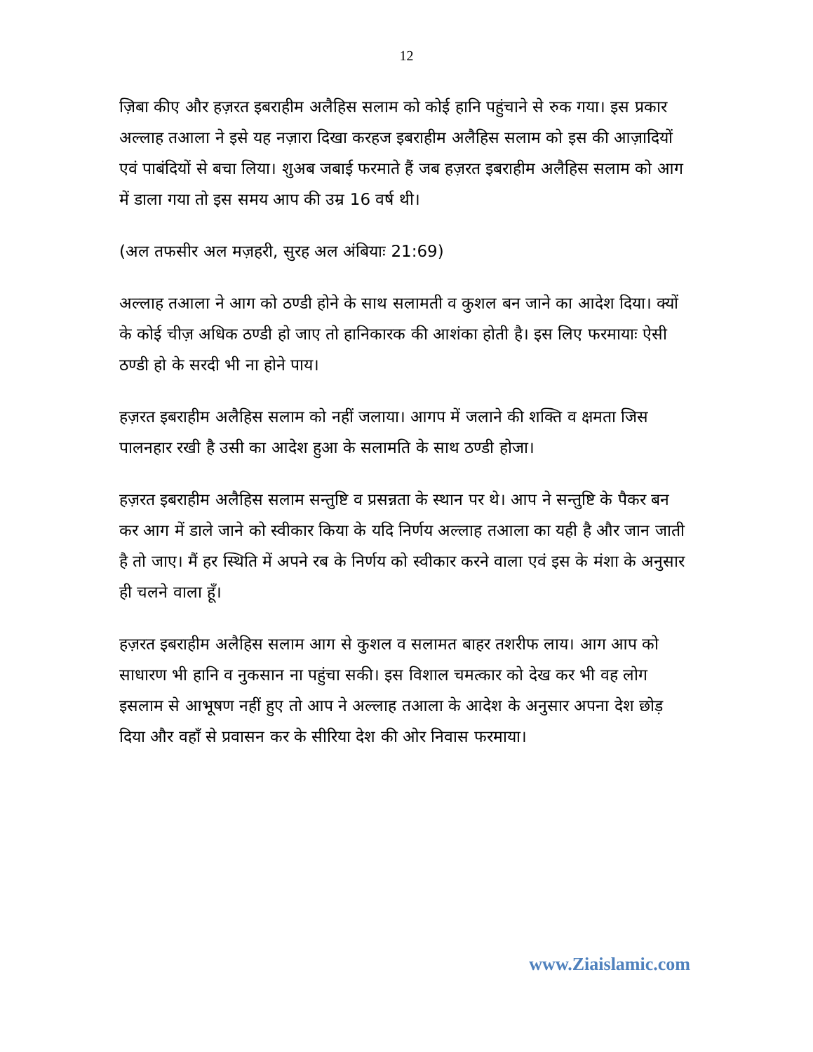12
ज़िबा कीए और हज़रत इबराहीम अलैहिस सलाम को कोई हानि पहुंचाने से रुक गया। इस प्रकार अल्लाह तआला ने इसे यह नज़ारा दिखा करहज इबराहीम अलैहिस सलाम को इस की आज़ादियों एवं पाबंदियों से बचा लिया। शुअब जबाई फरमाते हैं जब हज़रत इबराहीम अलैहिस सलाम को आग में डाला गया तो इस समय आप की उम्र 16 वर्ष थी।
(अल तफसीर अल मज़हरी, सुरह अल अंबियाः 21:69)
अल्लाह तआला ने आग को ठण्डी होने के साथ सलामती व कुशल बन जाने का आदेश दिया। क्यों के कोई चीज़ अधिक ठण्डी हो जाए तो हानिकारक की आशंका होती है। इस लिए फरमायाः ऐसी ठण्डी हो के सरदी भी ना होने पाय।
हज़रत इबराहीम अलैहिस सलाम को नहीं जलाया। आगप में जलाने की शक्ति व क्षमता जिस पालनहार रखी है उसी का आदेश हुआ के सलामति के साथ ठण्डी होजा।
हज़रत इबराहीम अलैहिस सलाम सन्तुष्टि व प्रसन्नता के स्थान पर थे। आप ने सन्तुष्टि के पैकर बन कर आग में डाले जाने को स्वीकार किया के यदि निर्णय अल्लाह तआला का यही है और जान जाती है तो जाए। मैं हर स्थिति में अपने रब के निर्णय को स्वीकार करने वाला एवं इस के मंशा के अनुसार ही चलने वाला हूँ।
हज़रत इबराहीम अलैहिस सलाम आग से कुशल व सलामत बाहर तशरीफ लाय। आग आप को साधारण भी हानि व नुकसान ना पहुंचा सकी। इस विशाल चमत्कार को देख कर भी वह लोग इसलाम से आभूषण नहीं हुए तो आप ने अल्लाह तआला के आदेश के अनुसार अपना देश छोड़ दिया और वहाँ से प्रवासन कर के सीरिया देश की ओर निवास फरमाया।
www.Ziaislamic.com